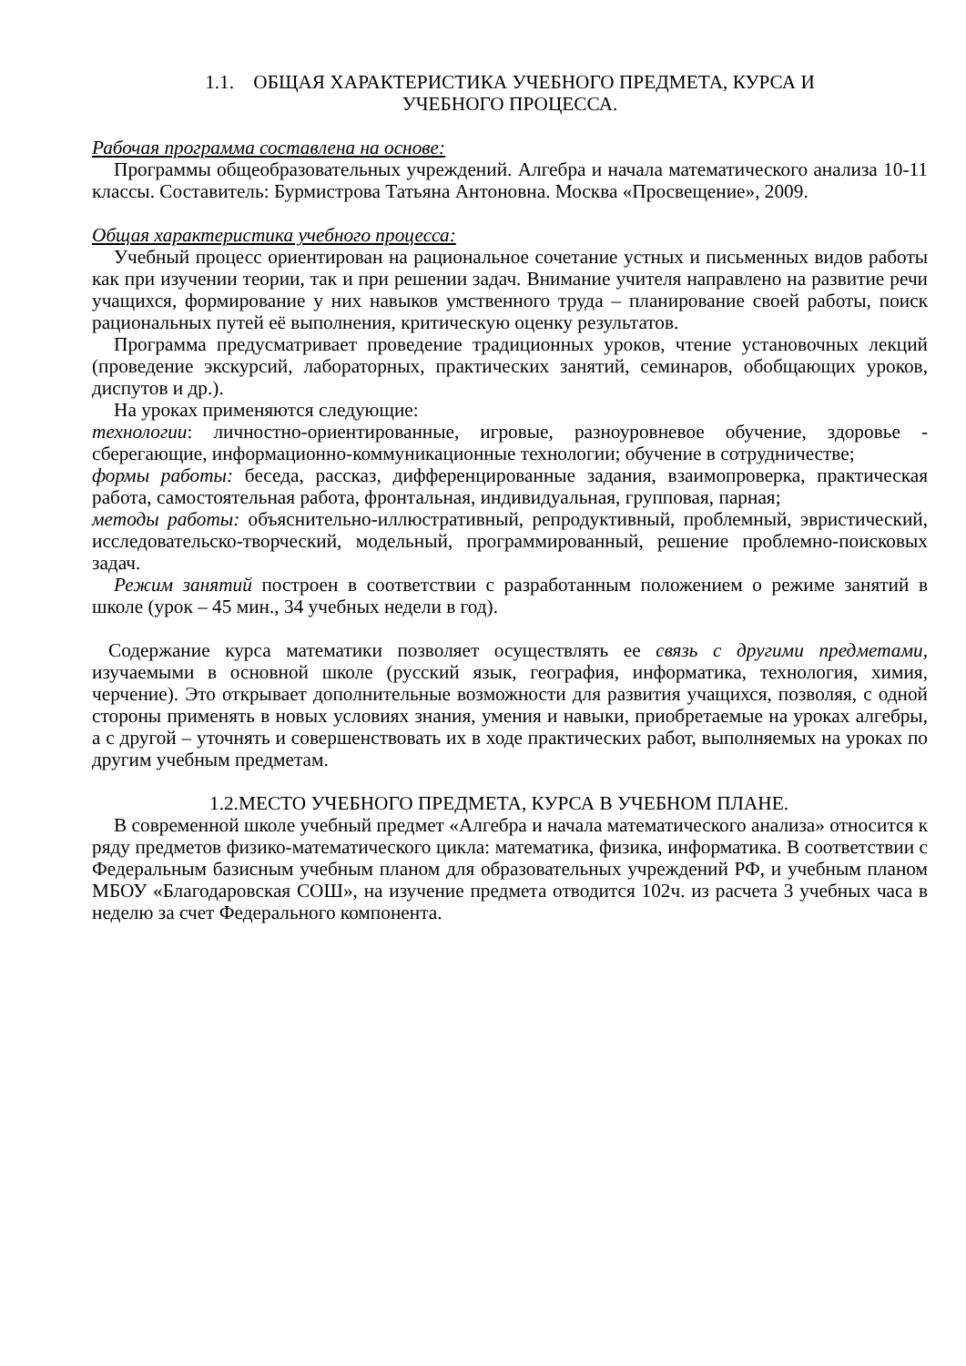1.1. ОБЩАЯ ХАРАКТЕРИСТИКА УЧЕБНОГО ПРЕДМЕТА, КУРСА И
УЧЕБНОГО ПРОЦЕССА.
Рабочая программа составлена на основе:
Программы общеобразовательных учреждений. Алгебра и начала математического анализа 10-11 классы. Составитель: Бурмистрова Татьяна Антоновна. Москва «Просвещение», 2009.
Общая характеристика учебного процесса:
Учебный процесс ориентирован на рациональное сочетание устных и письменных видов работы как при изучении теории, так и при решении задач. Внимание учителя направлено на развитие речи учащихся, формирование у них навыков умственного труда – планирование своей работы, поиск рациональных путей её выполнения, критическую оценку результатов.
Программа предусматривает проведение традиционных уроков, чтение установочных лекций (проведение экскурсий, лабораторных, практических занятий, семинаров, обобщающих уроков, диспутов и др.).
На уроках применяются следующие:
технологии: личностно-ориентированные, игровые, разноуровневое обучение, здоровье - сберегающие, информационно-коммуникационные технологии; обучение в сотрудничестве;
формы работы: беседа, рассказ, дифференцированные задания, взаимопроверка, практическая работа, самостоятельная работа, фронтальная, индивидуальная, групповая, парная;
методы работы: объяснительно-иллюстративный, репродуктивный, проблемный, эвристический, исследовательско-творческий, модельный, программированный, решение проблемно-поисковых задач.
Режим занятий построен в соответствии с разработанным положением о режиме занятий в школе (урок – 45 мин., 34 учебных недели в год).
Содержание курса математики позволяет осуществлять ее связь с другими предметами, изучаемыми в основной школе (русский язык, география, информатика, технология, химия, черчение). Это открывает дополнительные возможности для развития учащихся, позволяя, с одной стороны применять в новых условиях знания, умения и навыки, приобретаемые на уроках алгебры, а с другой – уточнять и совершенствовать их в ходе практических работ, выполняемых на уроках по другим учебным предметам.
1.2.МЕСТО УЧЕБНОГО ПРЕДМЕТА, КУРСА В УЧЕБНОМ ПЛАНЕ.
В современной школе учебный предмет «Алгебра и начала математического анализа» относится к ряду предметов физико-математического цикла: математика, физика, информатика. В соответствии с Федеральным базисным учебным планом для образовательных учреждений РФ, и учебным планом МБОУ «Благодаровская СОШ», на изучение предмета отводится 102ч. из расчета 3 учебных часа в неделю за счет Федерального компонента.